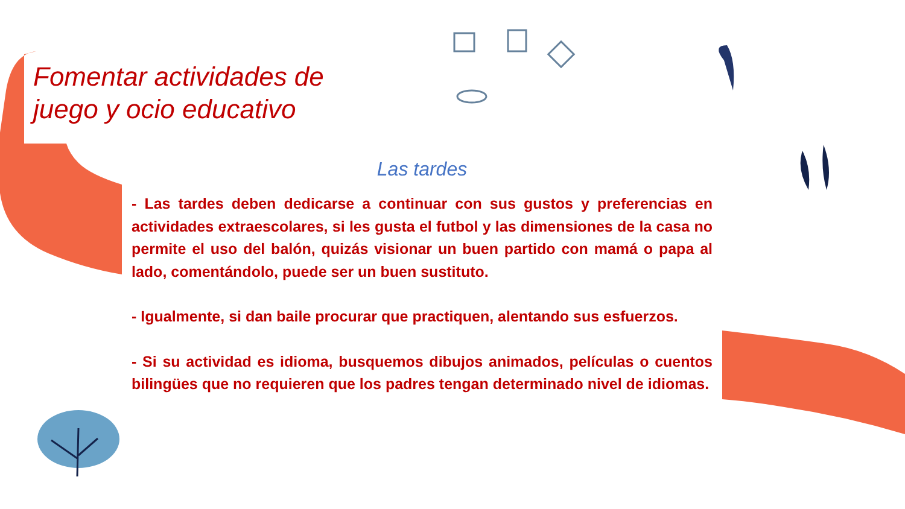Fomentar actividades de juego y ocio educativo
Las tardes
- Las tardes deben dedicarse a continuar con sus gustos y preferencias en actividades extraescolares, si les gusta el futbol y las dimensiones de la casa no permite el uso del balón, quizás visionar un buen partido con mamá o papa al lado, comentándolo, puede ser un buen sustituto.
- Igualmente, si dan baile procurar que practiquen, alentando sus esfuerzos.
- Si su actividad es idioma, busquemos dibujos animados, películas o cuentos bilingües que no requieren que los padres tengan determinado nivel de idiomas.